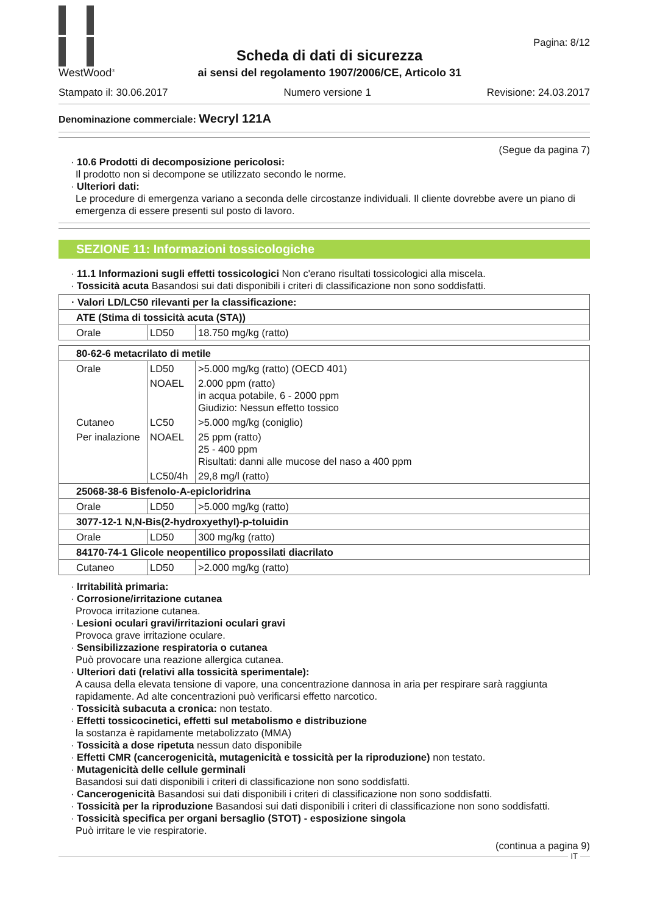WestWood<sup>®</sup>
Scheda di dati di sicurezza
ai sensi del regolamento 1907/2006/CE, Articolo 31
Pagina: 8/12
Stampato il: 30.06.2017 Numero versione 1 Revisione: 24.03.2017
Denominazione commerciale: Wecryl 121A
(Segue da pagina 7)
· 10.6 Prodotti di decomposizione pericolosi:
Il prodotto non si decompone se utilizzato secondo le norme.
· Ulteriori dati:
Le procedure di emergenza variano a seconda delle circostanze individuali. Il cliente dovrebbe avere un piano di emergenza di essere presenti sul posto di lavoro.
SEZIONE 11: Informazioni tossicologiche
· 11.1 Informazioni sugli effetti tossicologici Non c'erano risultati tossicologici alla miscela.
· Tossicità acuta Basandosi sui dati disponibili i criteri di classificazione non sono soddisfatti.
| · Valori LD/LC50 rilevanti per la classificazione: | | |
| ATE (Stima di tossicità acuta (STA)) | | |
| Orale | LD50 | 18.750 mg/kg (ratto) |
| 80-62-6 metacrilato di metile | | |
| Orale | LD50 | >5.000 mg/kg (ratto) (OECD 401) |
| | NOAEL | 2.000 ppm (ratto) in acqua potabile, 6 - 2000 ppm Giudizio: Nessun effetto tossico |
| Cutaneo | LC50 | >5.000 mg/kg (coniglio) |
| Per inalazione | NOAEL | 25 ppm (ratto) 25 - 400 ppm Risultati: danni alle mucose del naso a 400 ppm |
| | LC50/4h | 29,8 mg/l (ratto) |
| 25068-38-6 Bisfenolo-A-epicloridrina | | |
| Orale | LD50 | >5.000 mg/kg (ratto) |
| 3077-12-1 N,N-Bis(2-hydroxyethyl)-p-toluidin | | |
| Orale | LD50 | 300 mg/kg (ratto) |
| 84170-74-1 Glicole neopentilico propossilati diacrilato | | |
| Cutaneo | LD50 | >2.000 mg/kg (ratto) |
· Irritabilità primaria:
· Corrosione/irritazione cutanea
Provoca irritazione cutanea.
· Lesioni oculari gravi/irritazioni oculari gravi
Provoca grave irritazione oculare.
· Sensibilizzazione respiratoria o cutanea
Può provocare una reazione allergica cutanea.
· Ulteriori dati (relativi alla tossicità sperimentale):
A causa della elevata tensione di vapore, una concentrazione dannosa in aria per respirare sarà raggiunta rapidamente. Ad alte concentrazioni può verificarsi effetto narcotico.
· Tossicità subacuta a cronica: non testato.
· Effetti tossicocinetici, effetti sul metabolismo e distribuzione
la sostanza è rapidamente metabolizzato (MMA)
· Tossicità a dose ripetuta nessun dato disponibile
· Effetti CMR (cancerogenicità, mutagenicità e tossicità per la riproduzione) non testato.
· Mutagenicità delle cellule germinali
Basandosi sui dati disponibili i criteri di classificazione non sono soddisfatti.
· Cancerogenicità Basandosi sui dati disponibili i criteri di classificazione non sono soddisfatti.
· Tossicità per la riproduzione Basandosi sui dati disponibili i criteri di classificazione non sono soddisfatti.
· Tossicità specifica per organi bersaglio (STOT) - esposizione singola
Può irritare le vie respiratorie.
(continua a pagina 9)
IT